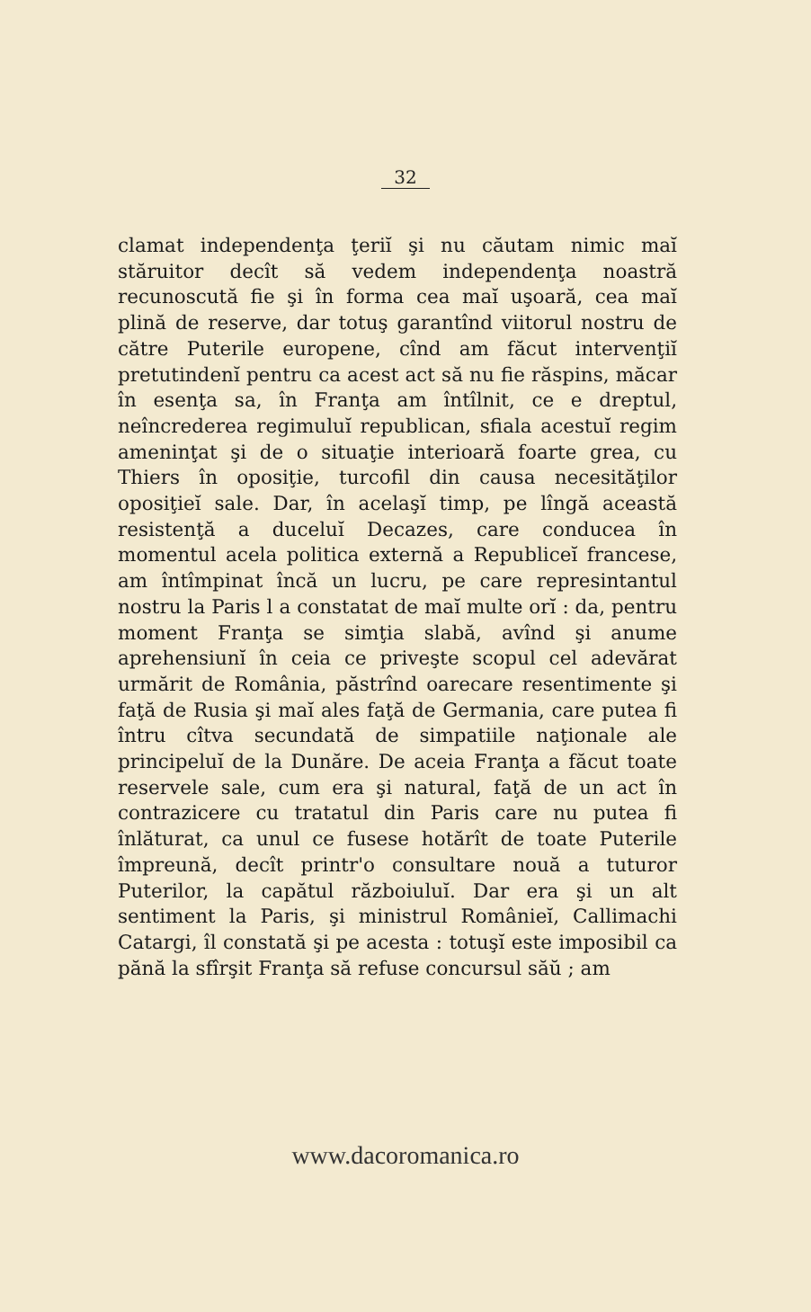32
clamat independenţa ţeriĭ şi nu căutam nimic maĭ stăruitor decît să vedem independenţa noastră recunoscută fie şi în forma cea maĭ uşoară, cea maĭ plină de reserve, dar totuş garantînd viitorul nostru de către Puterile europene, cînd am făcut intervenţiĭ pretutindenĭ pentru ca acest act să nu fie răspins, măcar în esenţa sa, în Franţa am întîlnit, ce e dreptul, neîncrederea regimuluĭ republican, sfiala acestuĭ regim ameninţat şi de o situaţie interioară foarte grea, cu Thiers în oposiţie, turcofil din causa necesităţilor oposiţieĭ sale. Dar, în acelaşĭ timp, pe lîngă această resistenţă a duceluĭ Decazes, care conducea în momentul acela politica externă a Republiceĭ francese, am întîmpinat încă un lucru, pe care represintantul nostru la Paris l a constatat de maĭ multe orĭ : da, pentru moment Franţa se simţia slabă, avînd şi anume aprehensiunĭ în ceia ce priveşte scopul cel adevărat urmărit de România, păstrînd oarecare resentimente şi faţă de Rusia şi maĭ ales faţă de Germania, care putea fi întru cîtva secundată de simpatiile naţionale ale principeluĭ de la Dunăre. De aceia Franţa a făcut toate reservele sale, cum era şi natural, faţă de un act în contrazicere cu tratatul din Paris care nu putea fi înlăturat, ca unul ce fusese hotărît de toate Puterile împreună, decît printr'o consultare nouă a tuturor Puterilor, la capătul războiuluĭ. Dar era şi un alt sentiment la Paris, şi ministrul Românieĭ, Callimachi Catargi, îl constată şi pe acesta : totuşĭ este imposibil ca pănă la sfîrşit Franţa să refuse concursul săŭ ; am
www.dacoromanica.ro